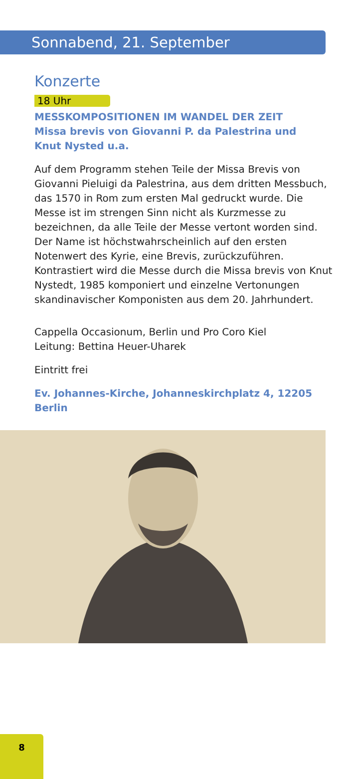Sonnabend, 21. September
Konzerte
18 Uhr
MESSKOMPOSITIONEN IM WANDEL DER ZEIT
Missa brevis von Giovanni P. da Palestrina und
Knut Nysted u.a.
Auf dem Programm stehen Teile der Missa Brevis von Giovanni Pieluigi da Palestrina, aus dem dritten Messbuch, das 1570 in Rom zum ersten Mal gedruckt wurde. Die Messe ist im strengen Sinn nicht als Kurzmesse zu bezeichnen, da alle Teile der Messe vertont worden sind. Der Name ist höchstwahrscheinlich auf den ersten Notenwert des Kyrie, eine Brevis, zurückzuführen.
Kontrastiert wird die Messe durch die Missa brevis von Knut Nystedt, 1985 komponiert und einzelne Vertonungen skandinavischer Komponisten aus dem 20. Jahrhundert.
Cappella Occasionum, Berlin und Pro Coro Kiel
Leitung: Bettina Heuer-Uharek
Eintritt frei
Ev. Johannes-Kirche, Johanneskirchplatz 4, 12205 Berlin
8